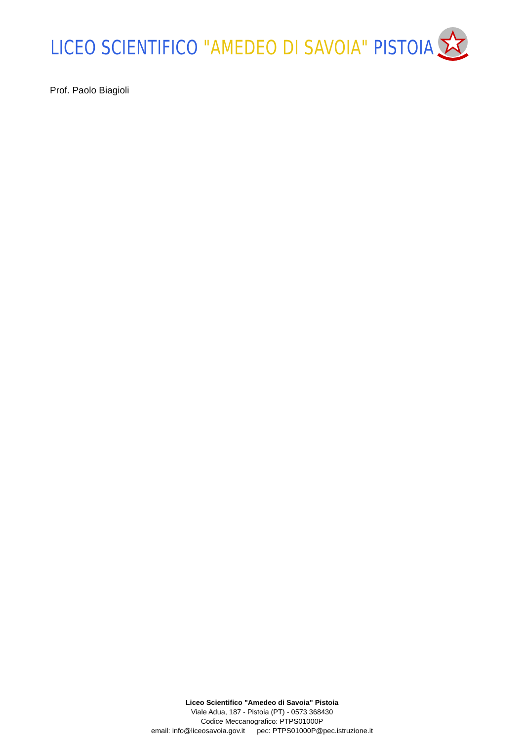LICEO SCIENTIFICO "AMEDEO DI SAVOIA" PISTOIA
Prof. Paolo Biagioli
Liceo Scientifico "Amedeo di Savoia" Pistoia
Viale Adua, 187 - Pistoia (PT) - 0573 368430
Codice Meccanografico: PTPS01000P
email: info@liceosavoia.gov.it pec: PTPS01000P@pec.istruzione.it